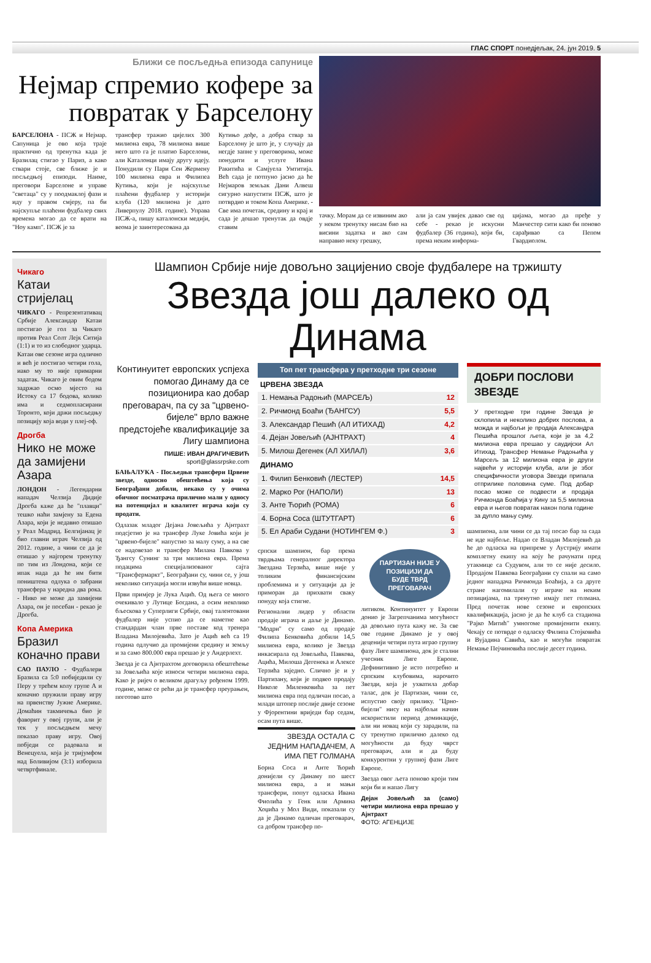ГЛАС СПОРТ понедјељак, 24. јун 2019. 5
Ближи се посљедња епизода сапунице
Нејмар спремио кофере за повратак у Барселону
БАРСЕЛОНА - ПСЖ и Нејмар. Сапуница је ово која траје практично од тренутка када је Бразилац стигао у Париз, а како ствари стоје, све ближе је и посљедњој епизоди. Наиме, преговори Барселоне и управе "светаца" су у поодмаклој фази и иду у правом смјеру, па би најскупље плаћени фудбалер свих времена могао да се врати на "Ноу камп". ПСЖ је за
трансфер тражио цијелих 300 милиона евра, 78 милиона више него што га је платио Барселони, али Каталонци имају другу идеју. Понудили су Пари Сен Жермену 100 милиона евра и Филипеа Кутиња, који је најскупље плаћени фудбалер у историји клуба (120 милиона је дато Ливерпулу 2018. године). Управа ПСЖ-а, пишу каталонски медији, веома је заинтересована да
Кутињо дође, а добра ствар за Барселону је што је, у случају да негдје запне у преговорима, може понудити и услуге Ивана Ракитића и Самјуела Умтитија. Већ сада је потпуно јасно да ће Нејмаров земљак Дани Алвеш сигурно напустити ПСЖ, што је потврдио и током Копа Америке. - Све има почетак, средину и крај и сада је дошао тренутак да овдје ставим
тачку. Морам да се извиним ако у неком тренутку нисам био на висини задатка и ако сам направио неку грешку,
али ја сам увијек давао све од себе - рекао је искусни фудбалер (36 година), који би, према неким информа-
цијама, могао да пређе у Манчестер сити како би поново сарађивао са Пепом Гвардиолом.
Чикаго
Катаи стријелац
ЧИКАГО - Репрезентативац Србије Александар Катаи постигао је гол за Чикаго против Реал Солт Лејк Ситија (1:1) и то из слободног ударца. Катаи ове сезоне игра одлично и већ је постигао четири гола, иако му то није примарни задатак. Чикаго је овим бодом задржао осмо мјесто на Истоку са 17 бодова, колико има и седмопласирани Торонто, који држи посљедњу позицију која води у плеј-оф.
Дрогба
Нико не може да замијени Азара
ЛОНДОН - Легендарни нападач Челзија Дидије Дрогба каже да ће "плавци" тешко наћи замјену за Едена Азара, који је недавно отишао у Реал Мадрид. Белгијанац је био главни играч Челзија од 2012. године, а чини се да је отишао у најгорем тренутку по тим из Лондона, који се ипак нада да ће им бити поништена одлука о забрани трансфера у наредна два рока. - Нико не може да замијени Азара, он је посебан - рекао је Дрогба.
Копа Америка
Бразил коначно прави
САО ПАУЛО - Фудбалери Бразила са 5:0 побиједили су Перу у трећем колу групе А и коначно пружили праву игру на првенству Јужне Америке. Домаћин такмичења био је фаворит у овој групи, али је тек у посљедњем мечу показао праву игру. Овој побједи се радовала и Венецуела, која је тријумфом над Боливијом (3:1) изборила четвртфинале.
Шампион Србије није довољно зацијенио своје фудбалере на тржишту
Звезда још далеко од Динама
Континуитет европских успјеха помогао Динаму да се позиционира као добар преговарач, па су за "црвено-бијеле" врло важне предстојеће квалификације за Лигу шампиона
ПИШЕ: ИВАН ДРАГИЧЕВИЋ
sport@glassrpske.com
БАЊАЛУКА - Посљедњи трансфери Црвене звезде, односно обештећења која су Београђани добили, некако су у очима обичног посматрача прилично мали у односу на потенцијал и квалитет играча који су продати.
Одлазак младог Дејана Јовељића у Ајнтрахт подсјетио је на трансфер Луке Јовића који је "црвено-бијеле" напустио за малу суму, а на све се надовезао и трансфер Милана Павкова у Ђангсу Сунинг за три милиона евра. Према подацима специјализованог сајта "Трансфермаркт", Београђани су, чини се, у још неколико ситуација могли извући више новца.
Први примјер је Лука Ацић. Од њега се много очекивало у Лутице Богдана, а осим неколико бљескова у Суперлиги Србије, овај талентовани фудбалер није успио да се наметне као стандардан члан прве поставе код тренера Владана Милојевића. Зато је Ацић већ са 19 година одлучио да промијени средину и земљу и за само 800.000 евра прешао је у Андерлехт.
Звезда је са Ајнтрахтом договорила обештећење за Јовељића које износи четири милиона евра. Како је ријеч о великом драгуљу рођеном 1999. године, може се рећи да је трансфер преурањен, поготово што
Топ пет трансфера у претходне три сезоне
| ЦРВЕНА ЗВЕЗДА | |
| --- | --- |
| 1. Немања Радоњић (МАРСЕЉ) | 12 |
| 2. Ричмонд Боаћи (ЂАНГСУ) | 5,5 |
| 3. Александар Пешић (АЛ ИТИХАД) | 4,2 |
| 4. Дејан Јовељић (АЈНТРАХТ) | 4 |
| 5. Милош Дегенек (АЛ ХИЛАЛ) | 3,6 |
| ДИНАМО | |
| 1. Филип Бенковић (ЛЕСТЕР) | 14,5 |
| 2. Марко Рог (НАПОЛИ) | 13 |
| 3. Анте Ћорић (РОМА) | 6 |
| 4. Борна Соса (ШТУТГАРТ) | 6 |
| 5. Ел Араби Судани (НОТИНГЕМ Ф.) | 3 |
српски шампион, бар према тврдњама генералног директора Звездана Терзића, више није у толиким финансијским проблемима и у ситуацији да је приморан да прихвати сваку понуду која стигне.
Регионални лидер у области продаје играча и даље је Динамо. "Модри" су само од продаје Филипа Бенковића добили 14,5 милиона евра, колико је Звезда инкасирала од Јовељића, Павкова, Ацића, Милоша Дегенека и Алексе Терзића заједно. Слично је и у Партизану, који је подвео продају Николе Миленковића за пет милиона евра под одличан посао, а млади штопер послије двије сезоне у Фјорентини вриједи бар седам, осам пута више.
ЗВЕЗДА ОСТАЛА С ЈЕДНИМ НАПАДАЧЕМ, А ИМА ПЕТ ГОЛМАНА
Борна Соса и Анте Ћорић донијели су Динаму по шест милиона евра, а и мањи трансфери, попут одласка Ивана Фиолића у Генк или Армина Хоџића у Мол Види, показали су да је Динамо одличан преговарач, са добром трансфер по-
ПАРТИЗАН НИЈЕ У ПОЗИЦИЈИ ДА БУДЕ ТВРД ПРЕГОВАРАЧ
литиком. Континуитет у Европи донио је Загрепчанима могућност да довољно пута кажу не. За све ове године Динамо је у овој деценији четири пута играо групну фазу Лиге шампиона, док је стални учесник Лиге Европе. Дефинитивно је исто потребно и српским клубовима, нарочито Звезди, која је ухватила добар талас, док је Партизан, чини се, испустио своју прилику. "Црно-бијели" нису на најбољи начин искористили период доминације, али ни новац који су зарадили, па су тренутно прилично далеко од могућности да буду чврст преговарач, али и да буду конкурентни у групној фази Лиге Европе.
Звезда овог љета поново кроји тим који би и напао Лигу
Дејан Јовељић за (само) четири милиона евра прешао у Ајнтрахт
ФОТО: АГЕНЦИЈЕ
ДОБРИ ПОСЛОВИ ЗВЕЗДЕ
У претходне три године Звезда је склопила и неколико добрих послова, а можда и најбољи је продаја Александра Пешића прошлог љета, који је за 4,2 милиона евра прешао у саудијски Ал Итихад. Трансфер Немање Радоњића у Марсељ за 12 милиона евра је други највећи у историји клуба, али је због специфичности уговора Звезди припала отприлике половина суме. Под добар посао може се подвести и продаја Ричмонда Боаћија у Кину за 5,5 милиона евра и његов повратак након пола године за дупло мању суму.
шампиона, али чини се да тај посао бар за сада не иде најбоље. Надао се Владан Милојевић да ће до одласка на припреме у Аустрију имати комплетну екипу на коју ће рачунати пред утакмице са Судувом, али то се није десило. Продајом Павкова Београђани су спали на само једног нападача Ричмонда Боаћија, а са друге стране нагомилали су играче на неким позицијама, па тренутно имају пет голмана. Пред почетак нове сезоне и европских квалификација, јасно је да ће клуб са стадиона "Рајко Митић" умногоме промијенити екипу. Чекају се потврде о одласку Филипа Стојковића и Вујадина Савића, као и могући повратак Немање Пејчиновића послије десет година.